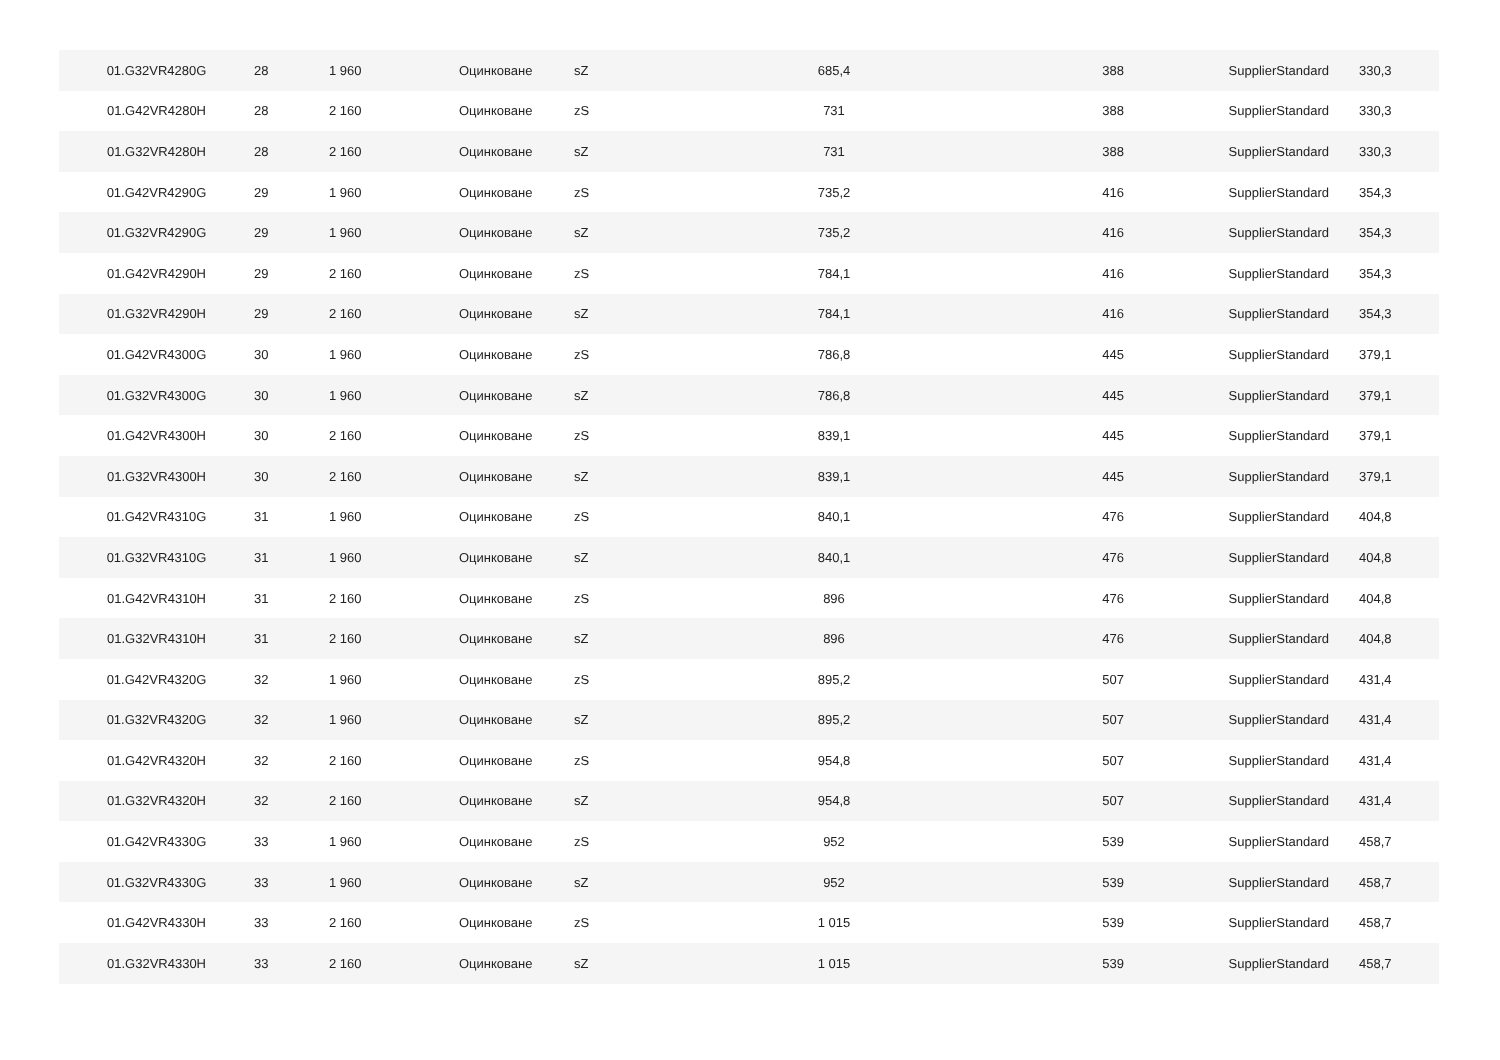| 01.G32VR4280G | 28 | 1 960 | Оцинковане | sZ | 685,4 | 388 | SupplierStandard | 330,3 |
| 01.G42VR4280H | 28 | 2 160 | Оцинковане | zS | 731 | 388 | SupplierStandard | 330,3 |
| 01.G32VR4280H | 28 | 2 160 | Оцинковане | sZ | 731 | 388 | SupplierStandard | 330,3 |
| 01.G42VR4290G | 29 | 1 960 | Оцинковане | zS | 735,2 | 416 | SupplierStandard | 354,3 |
| 01.G32VR4290G | 29 | 1 960 | Оцинковане | sZ | 735,2 | 416 | SupplierStandard | 354,3 |
| 01.G42VR4290H | 29 | 2 160 | Оцинковане | zS | 784,1 | 416 | SupplierStandard | 354,3 |
| 01.G32VR4290H | 29 | 2 160 | Оцинковане | sZ | 784,1 | 416 | SupplierStandard | 354,3 |
| 01.G42VR4300G | 30 | 1 960 | Оцинковане | zS | 786,8 | 445 | SupplierStandard | 379,1 |
| 01.G32VR4300G | 30 | 1 960 | Оцинковане | sZ | 786,8 | 445 | SupplierStandard | 379,1 |
| 01.G42VR4300H | 30 | 2 160 | Оцинковане | zS | 839,1 | 445 | SupplierStandard | 379,1 |
| 01.G32VR4300H | 30 | 2 160 | Оцинковане | sZ | 839,1 | 445 | SupplierStandard | 379,1 |
| 01.G42VR4310G | 31 | 1 960 | Оцинковане | zS | 840,1 | 476 | SupplierStandard | 404,8 |
| 01.G32VR4310G | 31 | 1 960 | Оцинковане | sZ | 840,1 | 476 | SupplierStandard | 404,8 |
| 01.G42VR4310H | 31 | 2 160 | Оцинковане | zS | 896 | 476 | SupplierStandard | 404,8 |
| 01.G32VR4310H | 31 | 2 160 | Оцинковане | sZ | 896 | 476 | SupplierStandard | 404,8 |
| 01.G42VR4320G | 32 | 1 960 | Оцинковане | zS | 895,2 | 507 | SupplierStandard | 431,4 |
| 01.G32VR4320G | 32 | 1 960 | Оцинковане | sZ | 895,2 | 507 | SupplierStandard | 431,4 |
| 01.G42VR4320H | 32 | 2 160 | Оцинковане | zS | 954,8 | 507 | SupplierStandard | 431,4 |
| 01.G32VR4320H | 32 | 2 160 | Оцинковане | sZ | 954,8 | 507 | SupplierStandard | 431,4 |
| 01.G42VR4330G | 33 | 1 960 | Оцинковане | zS | 952 | 539 | SupplierStandard | 458,7 |
| 01.G32VR4330G | 33 | 1 960 | Оцинковане | sZ | 952 | 539 | SupplierStandard | 458,7 |
| 01.G42VR4330H | 33 | 2 160 | Оцинковане | zS | 1 015 | 539 | SupplierStandard | 458,7 |
| 01.G32VR4330H | 33 | 2 160 | Оцинковане | sZ | 1 015 | 539 | SupplierStandard | 458,7 |